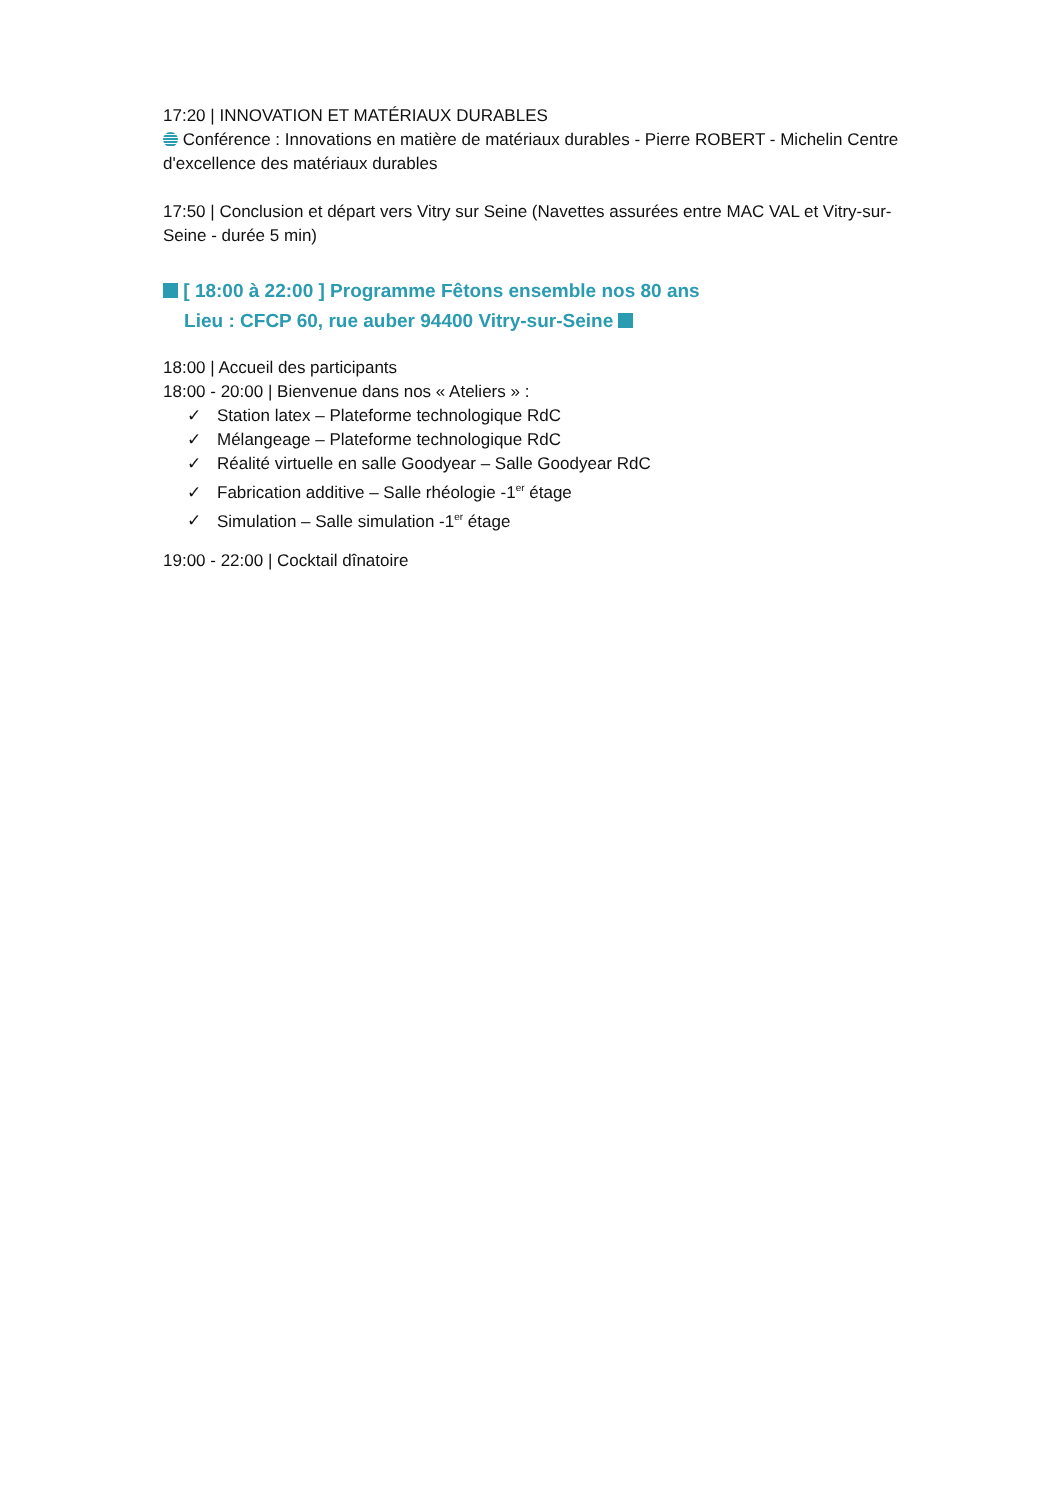17:20 | INNOVATION ET MATÉRIAUX DURABLES
Conférence : Innovations en matière de matériaux durables - Pierre ROBERT - Michelin Centre d'excellence des matériaux durables
17:50 | Conclusion et départ vers Vitry sur Seine (Navettes assurées entre MAC VAL et Vitry-sur-Seine - durée 5 min)
[ 18:00 à 22:00 ] Programme Fêtons ensemble nos 80 ans
Lieu : CFCP 60, rue auber 94400 Vitry-sur-Seine
18:00 | Accueil des participants
18:00 - 20:00 | Bienvenue dans nos « Ateliers » :
✓ Station latex – Plateforme technologique RdC
✓ Mélangeage – Plateforme technologique RdC
✓ Réalité virtuelle en salle Goodyear – Salle Goodyear RdC
✓ Fabrication additive – Salle rhéologie -1<sup>er</sup> étage
✓ Simulation – Salle simulation -1<sup>er</sup> étage
19:00 - 22:00 | Cocktail dînatoire